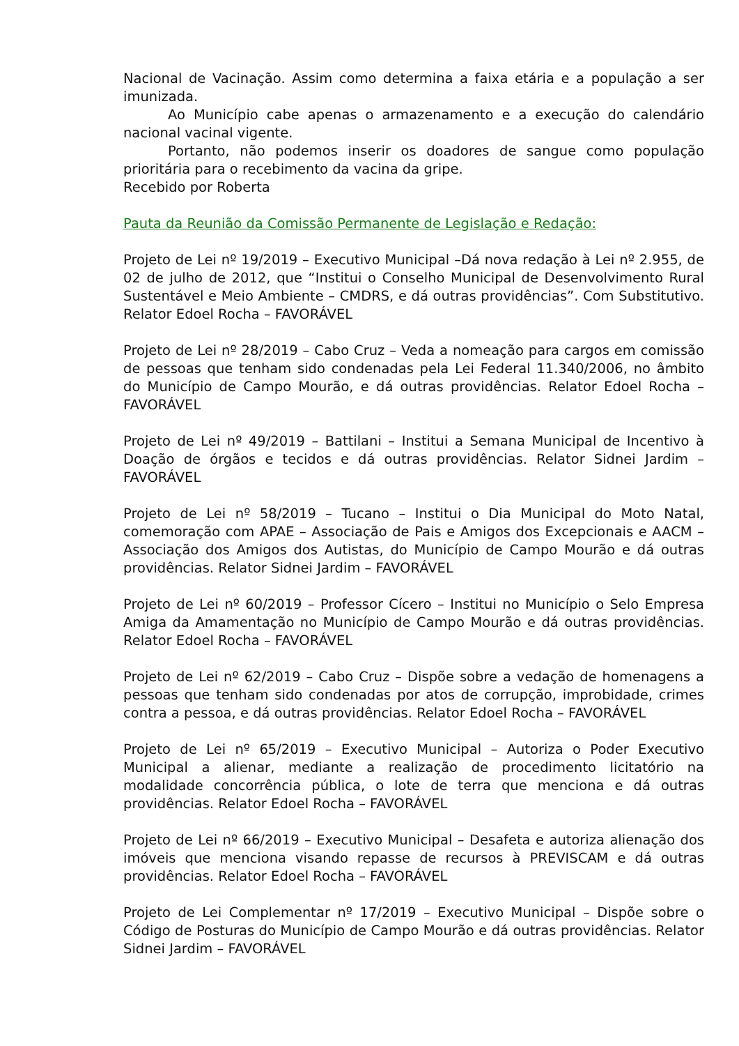Nacional de Vacinação. Assim como determina a faixa etária e a população a ser imunizada.
Ao Município cabe apenas o armazenamento e a execução do calendário nacional vacinal vigente.
Portanto, não podemos inserir os doadores de sangue como população prioritária para o recebimento da vacina da gripe.
Recebido por Roberta
Pauta da Reunião da Comissão Permanente de Legislação e Redação:
Projeto de Lei nº 19/2019 – Executivo Municipal –Dá nova redação à Lei nº 2.955, de 02 de julho de 2012, que “Institui o Conselho Municipal de Desenvolvimento Rural Sustentável e Meio Ambiente – CMDRS, e dá outras providências”. Com Substitutivo. Relator Edoel Rocha – FAVORÁVEL
Projeto de Lei nº 28/2019 – Cabo Cruz – Veda a nomeação para cargos em comissão de pessoas que tenham sido condenadas pela Lei Federal 11.340/2006, no âmbito do Município de Campo Mourão, e dá outras providências. Relator Edoel Rocha – FAVORÁVEL
Projeto de Lei nº 49/2019 – Battilani – Institui a Semana Municipal de Incentivo à Doação de órgãos e tecidos e dá outras providências. Relator Sidnei Jardim – FAVORÁVEL
Projeto de Lei nº 58/2019 – Tucano – Institui o Dia Municipal do Moto Natal, comemoração com APAE – Associação de Pais e Amigos dos Excepcionais e AACM – Associação dos Amigos dos Autistas, do Município de Campo Mourão e dá outras providências. Relator Sidnei Jardim – FAVORÁVEL
Projeto de Lei nº 60/2019 – Professor Cícero – Institui no Município o Selo Empresa Amiga da Amamentação no Município de Campo Mourão e dá outras providências. Relator Edoel Rocha – FAVORÁVEL
Projeto de Lei nº 62/2019 – Cabo Cruz – Dispõe sobre a vedação de homenagens a pessoas que tenham sido condenadas por atos de corrupção, improbidade, crimes contra a pessoa, e dá outras providências. Relator Edoel Rocha – FAVORÁVEL
Projeto de Lei nº 65/2019 – Executivo Municipal – Autoriza o Poder Executivo Municipal a alienar, mediante a realização de procedimento licitatório na modalidade concorrência pública, o lote de terra que menciona e dá outras providências. Relator Edoel Rocha – FAVORÁVEL
Projeto de Lei nº 66/2019 – Executivo Municipal – Desafeta e autoriza alienação dos imóveis que menciona visando repasse de recursos à PREVISCAM e dá outras providências. Relator Edoel Rocha – FAVORÁVEL
Projeto de Lei Complementar nº 17/2019 – Executivo Municipal – Dispõe sobre o Código de Posturas do Município de Campo Mourão e dá outras providências. Relator Sidnei Jardim – FAVORÁVEL